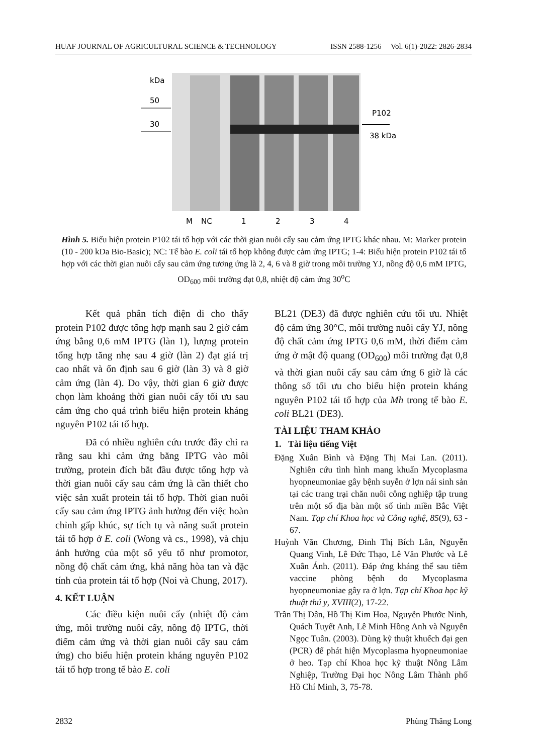HUAF JOURNAL OF AGRICULTURAL SCIENCE & TECHNOLOGY ISSN 2588-1256 Vol. 6(1)-2022: 2826-2834
kDa
50
30
P102
38 kDa
M
NC
1
2
3
4
Hình 5. Biểu hiện protein P102 tái tổ hợp với các thời gian nuôi cấy sau cảm ứng IPTG khác nhau. M: Marker protein (10 - 200 kDa Bio-Basic); NC: Tế bào E. coli tái tổ hợp không được cảm ứng IPTG; 1-4: Biểu hiện protein P102 tái tổ hợp với các thời gian nuôi cấy sau cảm ứng tương ứng là 2, 4, 6 và 8 giờ trong môi trường YJ, nồng độ 0,6 mM IPTG, OD<sub>600</sub> môi trường đạt 0,8, nhiệt độ cảm ứng 30<sup>o</sup>C
Kết quả phân tích điện di cho thấy protein P102 được tổng hợp mạnh sau 2 giờ cảm ứng bằng 0,6 mM IPTG (làn 1), lượng protein tổng hợp tăng nhẹ sau 4 giờ (làn 2) đạt giá trị cao nhất và ổn định sau 6 giờ (làn 3) và 8 giờ cảm ứng (làn 4). Do vậy, thời gian 6 giờ được chọn làm khoảng thời gian nuôi cấy tối ưu sau cảm ứng cho quá trình biểu hiện protein kháng nguyên P102 tái tổ hợp.
Đã có nhiều nghiên cứu trước đây chỉ ra rằng sau khi cảm ứng bằng IPTG vào môi trường, protein đích bắt đầu được tổng hợp và thời gian nuôi cấy sau cảm ứng là cần thiết cho việc sản xuất protein tái tổ hợp. Thời gian nuôi cấy sau cảm ứng IPTG ảnh hưởng đến việc hoàn chỉnh gấp khúc, sự tích tụ và năng suất protein tái tổ hợp ở E. coli (Wong và cs., 1998), và chịu ảnh hưởng của một số yếu tố như promotor, nồng độ chất cảm ứng, khả năng hòa tan và đặc tính của protein tái tổ hợp (Noi và Chung, 2017).
4. KẾT LUẬN
Các điều kiện nuôi cấy (nhiệt độ cảm ứng, môi trường nuôi cấy, nồng độ IPTG, thời điểm cảm ứng và thời gian nuôi cấy sau cảm ứng) cho biểu hiện protein kháng nguyên P102 tái tổ hợp trong tế bào E. coli
BL21 (DE3) đã được nghiên cứu tối ưu. Nhiệt độ cảm ứng 30°C, môi trường nuôi cấy YJ, nồng độ chất cảm ứng IPTG 0,6 mM, thời điểm cảm ứng ở mật độ quang (OD<sub>600</sub>) môi trường đạt 0,8 và thời gian nuôi cấy sau cảm ứng 6 giờ là các thông số tối ưu cho biểu hiện protein kháng nguyên P102 tái tổ hợp của Mh trong tế bào E. coli BL21 (DE3).
TÀI LIỆU THAM KHẢO
1. Tài liệu tiếng Việt
Đặng Xuân Bình và Đặng Thị Mai Lan. (2011). Nghiên cứu tình hình mang khuẩn Mycoplasma hyopneumoniae gây bệnh suyễn ở lợn nái sinh sản tại các trang trại chăn nuôi công nghiệp tập trung trên một số địa bàn một số tỉnh miền Bắc Việt Nam. Tạp chí Khoa học và Công nghệ, 85(9), 63 - 67.
Huỳnh Văn Chương, Đinh Thị Bích Lân, Nguyễn Quang Vinh, Lê Đức Thạo, Lê Văn Phước và Lê Xuân Ánh. (2011). Đáp ứng kháng thể sau tiêm vaccine phòng bệnh do Mycoplasma hyopneumoniae gây ra ở lợn. Tạp chí Khoa học kỹ thuật thú y, XVIII(2), 17-22.
Trần Thị Dân, Hồ Thị Kim Hoa, Nguyễn Phước Ninh, Quách Tuyết Anh, Lê Minh Hồng Anh và Nguyễn Ngọc Tuân. (2003). Dùng kỹ thuật khuếch đại gen (PCR) để phát hiện Mycoplasma hyopneumoniae ở heo. Tạp chí Khoa học kỹ thuật Nông Lâm Nghiệp, Trường Đại học Nông Lâm Thành phố Hồ Chí Minh, 3, 75-78.
2832 Phùng Thăng Long